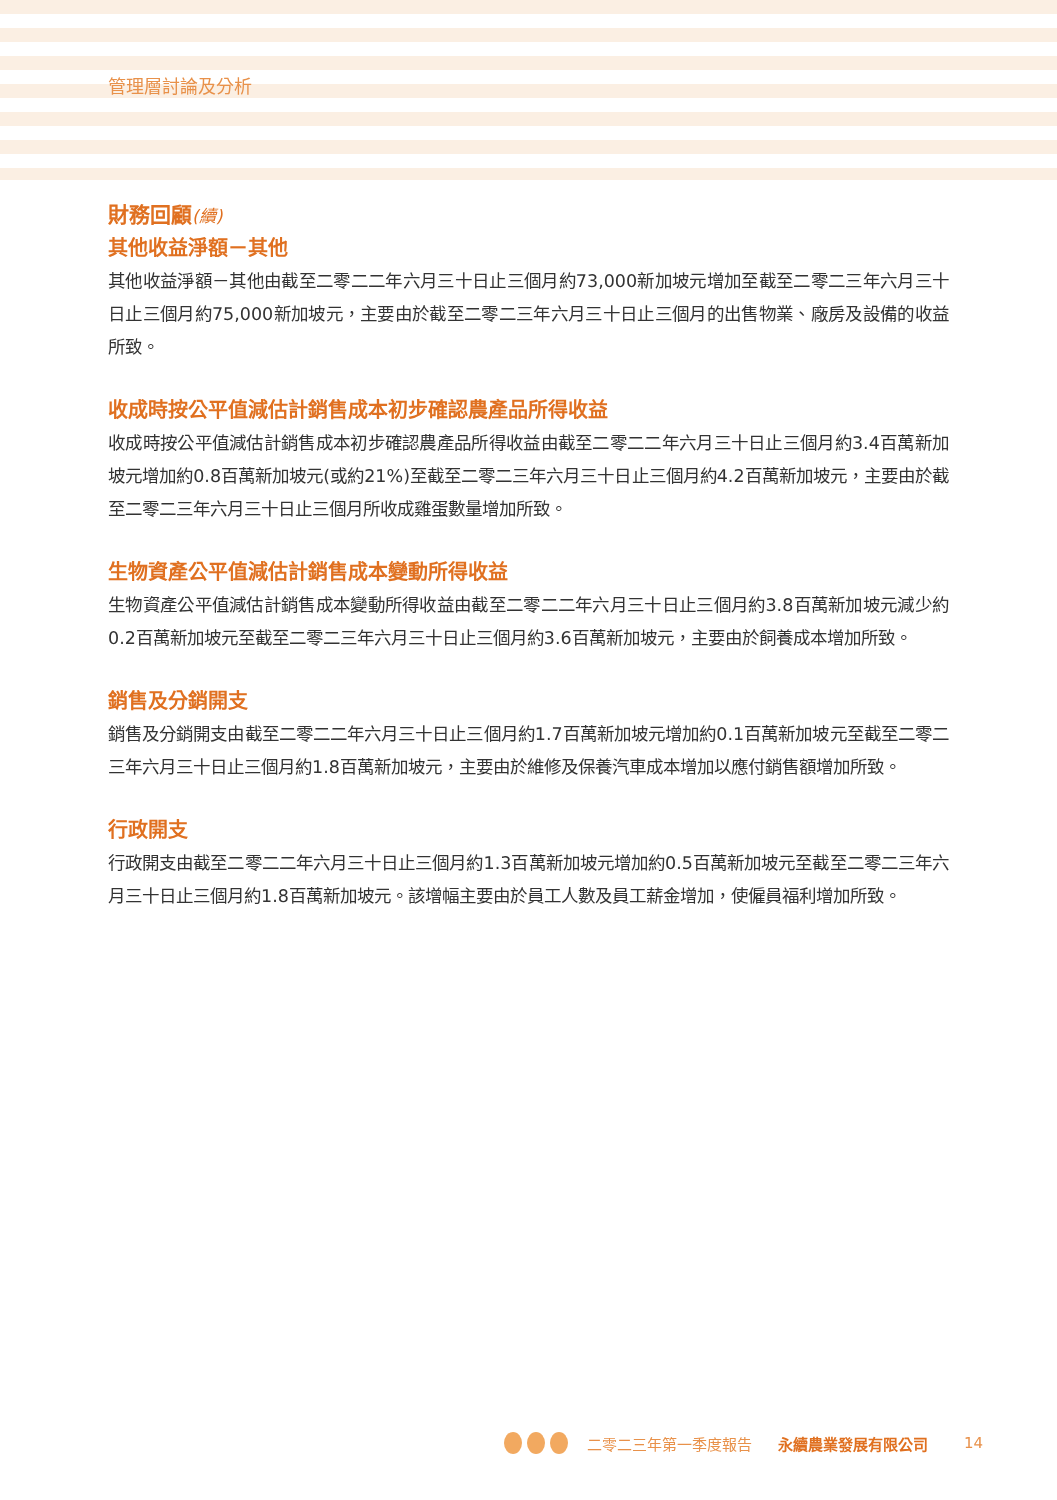管理層討論及分析
財務回顧(續)
其他收益淨額－其他
其他收益淨額－其他由截至二零二二年六月三十日止三個月約73,000新加坡元增加至截至二零二三年六月三十日止三個月約75,000新加坡元，主要由於截至二零二三年六月三十日止三個月的出售物業、廠房及設備的收益所致。
收成時按公平值減估計銷售成本初步確認農產品所得收益
收成時按公平值減估計銷售成本初步確認農產品所得收益由截至二零二二年六月三十日止三個月約3.4百萬新加坡元增加約0.8百萬新加坡元(或約21%)至截至二零二三年六月三十日止三個月約4.2百萬新加坡元，主要由於截至二零二三年六月三十日止三個月所收成雞蛋數量增加所致。
生物資產公平值減估計銷售成本變動所得收益
生物資產公平值減估計銷售成本變動所得收益由截至二零二二年六月三十日止三個月約3.8百萬新加坡元減少約0.2百萬新加坡元至截至二零二三年六月三十日止三個月約3.6百萬新加坡元，主要由於飼養成本增加所致。
銷售及分銷開支
銷售及分銷開支由截至二零二二年六月三十日止三個月約1.7百萬新加坡元增加約0.1百萬新加坡元至截至二零二三年六月三十日止三個月約1.8百萬新加坡元，主要由於維修及保養汽車成本增加以應付銷售額增加所致。
行政開支
行政開支由截至二零二二年六月三十日止三個月約1.3百萬新加坡元增加約0.5百萬新加坡元至截至二零二三年六月三十日止三個月約1.8百萬新加坡元。該增幅主要由於員工人數及員工薪金增加，使僱員福利增加所致。
二零二三年第一季度報告 永續農業發展有限公司 14